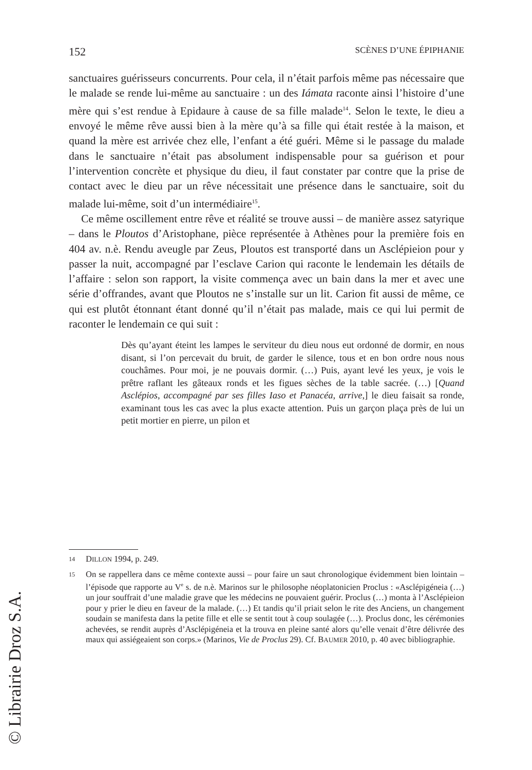152 SCÈNES D’UNE ÉPIPHANIE
sanctuaires guérisseurs concurrents. Pour cela, il n’était parfois même pas nécessaire que le malade se rende lui-même au sanctuaire : un des Iámata raconte ainsi l’histoire d’une mère qui s’est rendue à Epidaure à cause de sa fille malade<sup>14</sup>. Selon le texte, le dieu a envoyé le même rêve aussi bien à la mère qu’à sa fille qui était restée à la maison, et quand la mère est arrivée chez elle, l’enfant a été guéri. Même si le passage du malade dans le sanctuaire n’était pas absolument indispensable pour sa guérison et pour l’intervention concrète et physique du dieu, il faut constater par contre que la prise de contact avec le dieu par un rêve nécessitait une présence dans le sanctuaire, soit du malade lui-même, soit d’un intermédiaire<sup>15</sup>.
Ce même oscillement entre rêve et réalité se trouve aussi – de manière assez satyrique – dans le Ploutos d’Aristophane, pièce représentée à Athènes pour la première fois en 404 av. n.è. Rendu aveugle par Zeus, Ploutos est transporté dans un Asclépieion pour y passer la nuit, accompagné par l’esclave Carion qui raconte le lendemain les détails de l’affaire : selon son rapport, la visite commença avec un bain dans la mer et avec une série d’offrandes, avant que Ploutos ne s’installe sur un lit. Carion fit aussi de même, ce qui est plutôt étonnant étant donné qu’il n’était pas malade, mais ce qui lui permit de raconter le lendemain ce qui suit :
Dès qu’ayant éteint les lampes le serviteur du dieu nous eut ordonné de dormir, en nous disant, si l’on percevait du bruit, de garder le silence, tous et en bon ordre nous nous couchâmes. Pour moi, je ne pouvais dormir. (…) Puis, ayant levé les yeux, je vois le prêtre raflant les gâteaux ronds et les figues sèches de la table sacrée. (…) [Quand Asclépios, accompagné par ses filles Iaso et Panacéa, arrive,] le dieu faisait sa ronde, examinant tous les cas avec la plus exacte attention. Puis un garçon plaça près de lui un petit mortier en pierre, un pilon et
14 DILLON 1994, p. 249.
15 On se rappellera dans ce même contexte aussi – pour faire un saut chronologique évidemment bien lointain – l’épisode que rapporte au V<sup>e</sup> s. de n.è. Marinos sur le philosophe néoplatonicien Proclus : «Asclépigéneia (…) un jour souffrait d’une maladie grave que les médecins ne pouvaient guérir. Proclus (…) monta à l’Asclépieion pour y prier le dieu en faveur de la malade. (…) Et tandis qu’il priait selon le rite des Anciens, un changement soudain se manifesta dans la petite fille et elle se sentit tout à coup soulagée (…). Proclus donc, les cérémonies achevées, se rendit auprès d’Asclépigéneia et la trouva en pleine santé alors qu’elle venait d’être délivrée des maux qui assiégeaient son corps.» (Marinos, Vie de Proclus 29). Cf. BAUMER 2010, p. 40 avec bibliographie.
© Librairie Droz S.A.